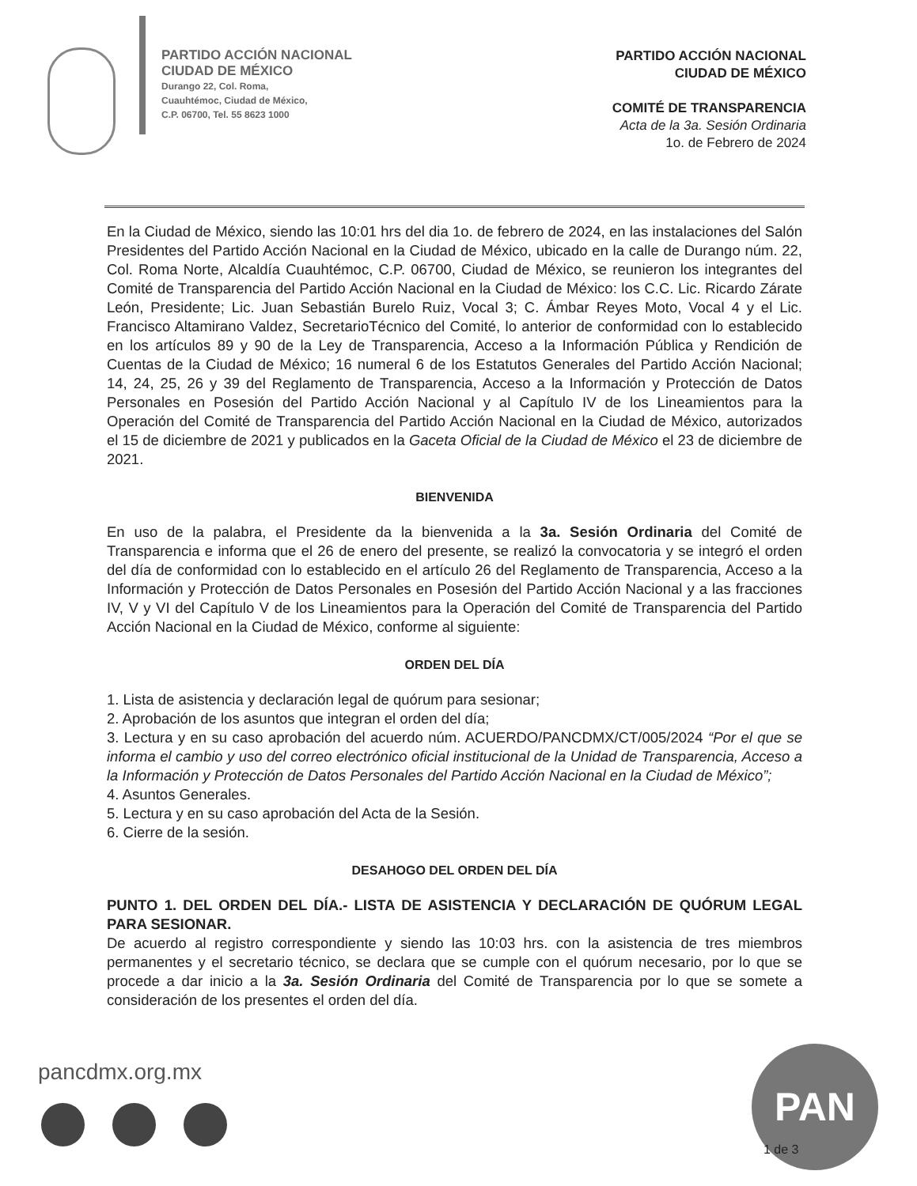PARTIDO ACCIÓN NACIONAL
CIUDAD DE MÉXICO
Durango 22, Col. Roma,
Cuauhtémoc, Ciudad de México,
C.P. 06700, Tel. 55 8623 1000
PARTIDO ACCIÓN NACIONAL
CIUDAD DE MÉXICO
COMITÉ DE TRANSPARENCIA
Acta de la 3a. Sesión Ordinaria
1o. de Febrero de 2024
En la Ciudad de México, siendo las 10:01 hrs del dia 1o. de febrero de 2024, en las instalaciones del Salón Presidentes del Partido Acción Nacional en la Ciudad de México, ubicado en la calle de Durango núm. 22, Col. Roma Norte, Alcaldía Cuauhtémoc, C.P. 06700, Ciudad de México, se reunieron los integrantes del Comité de Transparencia del Partido Acción Nacional en la Ciudad de México: los C.C. Lic. Ricardo Zárate León, Presidente; Lic. Juan Sebastián Burelo Ruiz, Vocal 3; C. Ámbar Reyes Moto, Vocal 4 y el Lic. Francisco Altamirano Valdez, SecretarioTécnico del Comité, lo anterior de conformidad con lo establecido en los artículos 89 y 90 de la Ley de Transparencia, Acceso a la Información Pública y Rendición de Cuentas de la Ciudad de México; 16 numeral 6 de los Estatutos Generales del Partido Acción Nacional; 14, 24, 25, 26 y 39 del Reglamento de Transparencia, Acceso a la Información y Protección de Datos Personales en Posesión del Partido Acción Nacional y al Capítulo IV de los Lineamientos para la Operación del Comité de Transparencia del Partido Acción Nacional en la Ciudad de México, autorizados el 15 de diciembre de 2021 y publicados en la Gaceta Oficial de la Ciudad de México el 23 de diciembre de 2021.
BIENVENIDA
En uso de la palabra, el Presidente da la bienvenida a la 3a. Sesión Ordinaria del Comité de Transparencia e informa que el 26 de enero del presente, se realizó la convocatoria y se integró el orden del día de conformidad con lo establecido en el artículo 26 del Reglamento de Transparencia, Acceso a la Información y Protección de Datos Personales en Posesión del Partido Acción Nacional y a las fracciones IV, V y VI del Capítulo V de los Lineamientos para la Operación del Comité de Transparencia del Partido Acción Nacional en la Ciudad de México, conforme al siguiente:
ORDEN DEL DÍA
1. Lista de asistencia y declaración legal de quórum para sesionar;
2. Aprobación de los asuntos que integran el orden del día;
3. Lectura y en su caso aprobación del acuerdo núm. ACUERDO/PANCDMX/CT/005/2024 “Por el que se informa el cambio y uso del correo electrónico oficial institucional de la Unidad de Transparencia, Acceso a la Información y Protección de Datos Personales del Partido Acción Nacional en la Ciudad de México”;
4. Asuntos Generales.
5. Lectura y en su caso aprobación del Acta de la Sesión.
6. Cierre de la sesión.
DESAHOGO DEL ORDEN DEL DÍA
PUNTO 1. DEL ORDEN DEL DÍA.- LISTA DE ASISTENCIA Y DECLARACIÓN DE QUÓRUM LEGAL PARA SESIONAR.
De acuerdo al registro correspondiente y siendo las 10:03 hrs. con la asistencia de tres miembros permanentes y el secretario técnico, se declara que se cumple con el quórum necesario, por lo que se procede a dar inicio a la 3a. Sesión Ordinaria del Comité de Transparencia por lo que se somete a consideración de los presentes el orden del día.
pancdmx.org.mx PAN
1 de 3